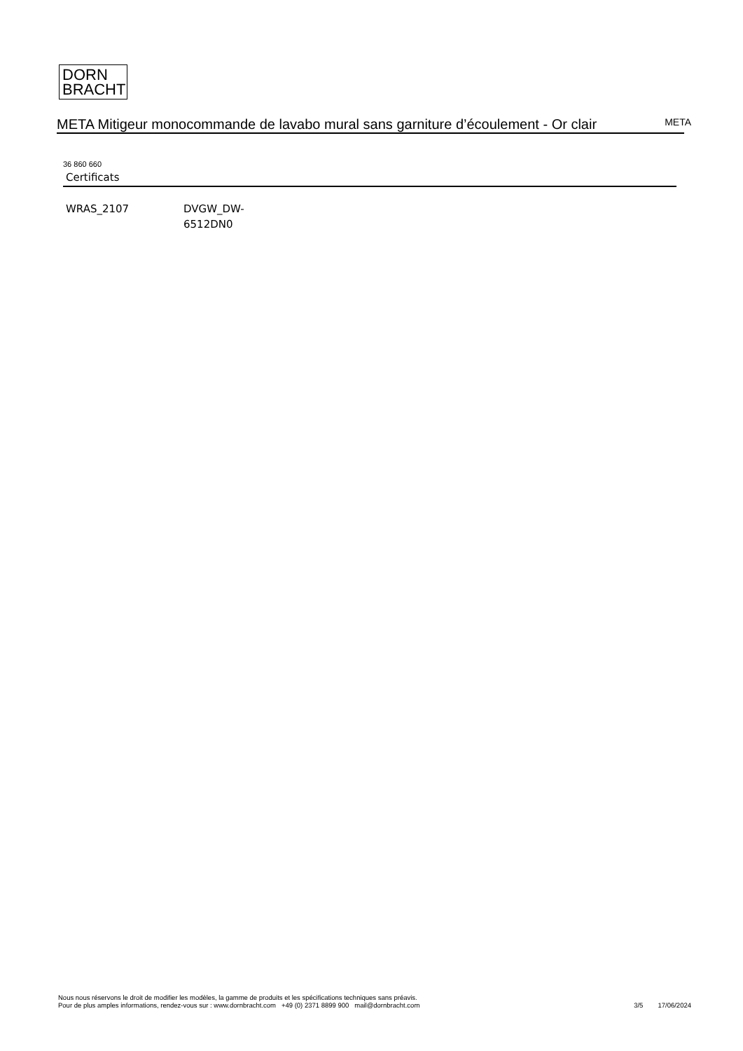DORN
BRACHT
META Mitigeur monocommande de lavabo mural sans garniture d’écoulement - Or clair
META
36 860 660
Certificats
WRAS_2107 DVGW_DW-
6512DN0
Nous nous réservons le droit de modifier les modèles, la gamme de produits et les spécifications techniques sans préavis.
Pour de plus amples informations, rendez-vous sur : www.dornbracht.com +49 (0) 2371 8899 900 mail@dornbracht.com
3/5 17/06/2024